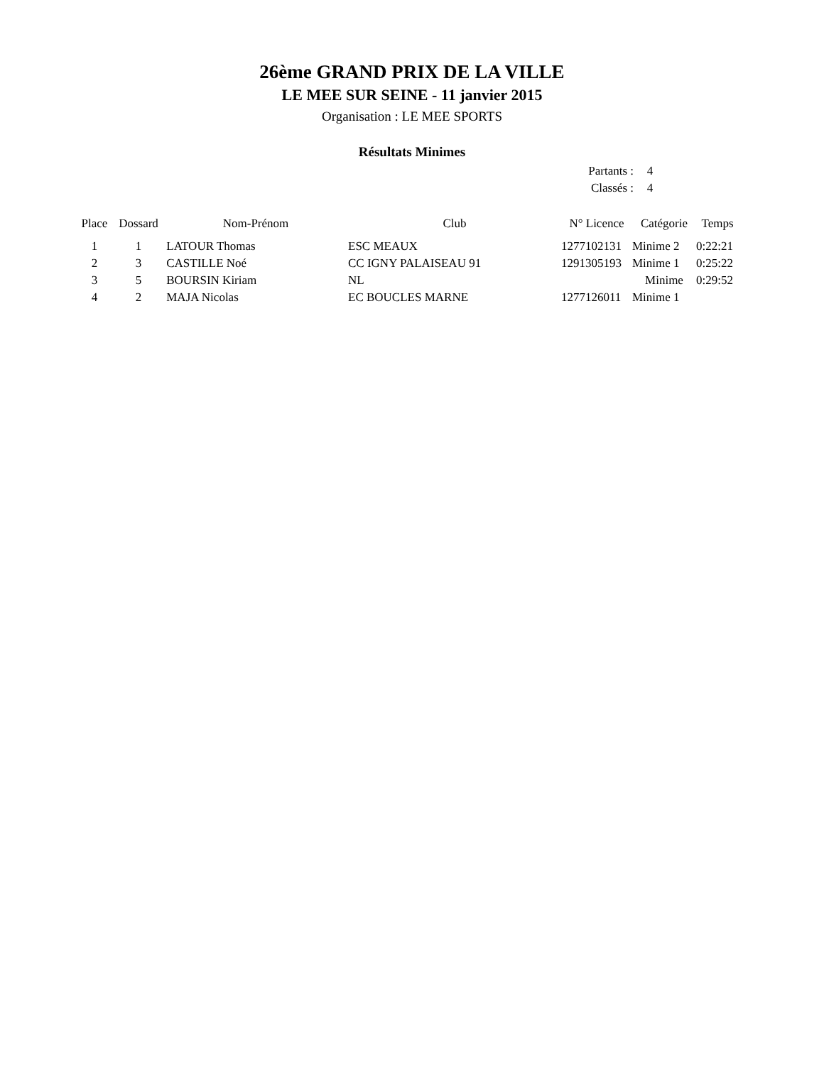26ème GRAND PRIX DE LA VILLE
LE MEE SUR SEINE - 11 janvier 2015
Organisation : LE MEE SPORTS
Résultats Minimes
Partants : 4
Classés : 4
| Place | Dossard | Nom-Prénom | Club | N° Licence | Catégorie | Temps |
| --- | --- | --- | --- | --- | --- | --- |
| 1 | 1 | LATOUR Thomas | ESC MEAUX | 1277102131 | Minime 2 | 0:22:21 |
| 2 | 3 | CASTILLE Noé | CC IGNY PALAISEAU 91 | 1291305193 | Minime 1 | 0:25:22 |
| 3 | 5 | BOURSIN Kiriam | NL | | Minime | 0:29:52 |
| 4 | 2 | MAJA Nicolas | EC BOUCLES MARNE | 1277126011 | Minime 1 | |